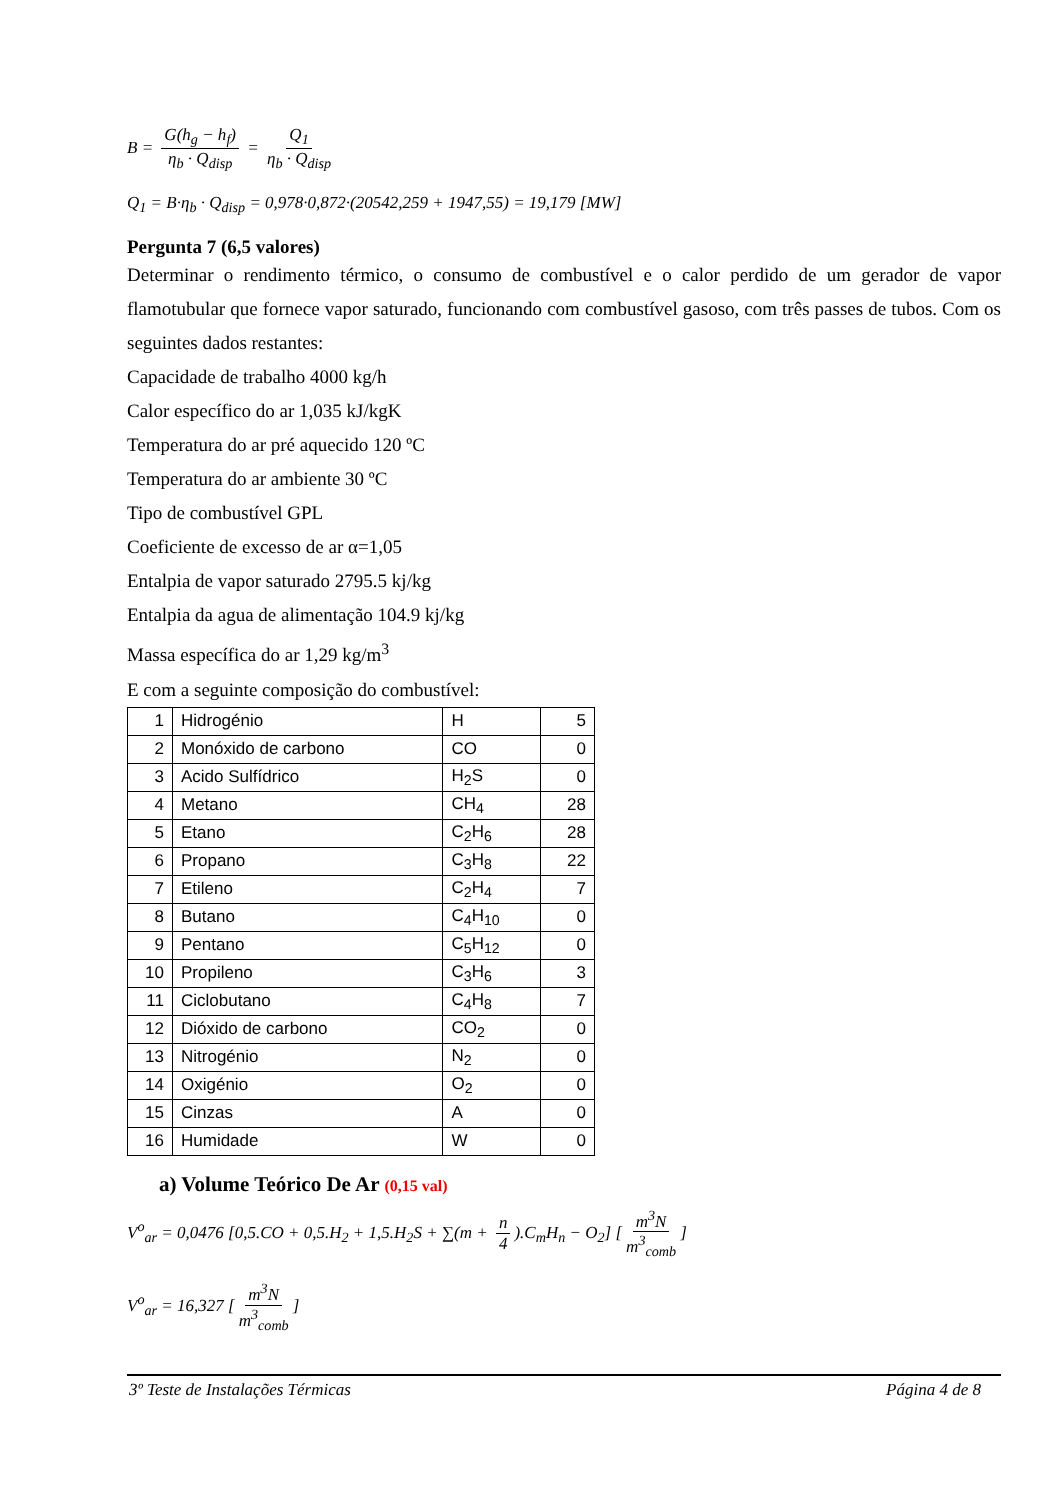B = G(h<sub>g</sub> − h<sub>f</sub>) η<sub>b</sub> · Q<sub>disp</sub> = Q<sub>1</sub> η<sub>b</sub> · Q<sub>disp</sub>
Q<sub>1</sub> = B·η<sub>b</sub> · Q<sub>disp</sub> = 0,978·0,872·(20542,259 + 1947,55) = 19,179 [MW]
Pergunta 7 (6,5 valores)
Determinar o rendimento térmico, o consumo de combustível e o calor perdido de um gerador de vapor flamotubular que fornece vapor saturado, funcionando com combustível gasoso, com três passes de tubos. Com os seguintes dados restantes:
Capacidade de trabalho 4000 kg/h
Calor específico do ar 1,035 kJ/kgK
Temperatura do ar pré aquecido 120 ºC
Temperatura do ar ambiente 30 ºC
Tipo de combustível GPL
Coeficiente de excesso de ar α=1,05
Entalpia de vapor saturado 2795.5 kj/kg
Entalpia da agua de alimentação 104.9 kj/kg
Massa específica do ar 1,29 kg/m<sup>3</sup>
E com a seguinte composição do combustível:
| 1 | Hidrogénio | H | 5 |
| 2 | Monóxido de carbono | CO | 0 |
| 3 | Acido Sulfídrico | H<sub>2</sub>S | 0 |
| 4 | Metano | CH<sub>4</sub> | 28 |
| 5 | Etano | C<sub>2</sub>H<sub>6</sub> | 28 |
| 6 | Propano | C<sub>3</sub>H<sub>8</sub> | 22 |
| 7 | Etileno | C<sub>2</sub>H<sub>4</sub> | 7 |
| 8 | Butano | C<sub>4</sub>H<sub>10</sub> | 0 |
| 9 | Pentano | C<sub>5</sub>H<sub>12</sub> | 0 |
| 10 | Propileno | C<sub>3</sub>H<sub>6</sub> | 3 |
| 11 | Ciclobutano | C<sub>4</sub>H<sub>8</sub> | 7 |
| 12 | Dióxido de carbono | CO<sub>2</sub> | 0 |
| 13 | Nitrogénio | N<sub>2</sub> | 0 |
| 14 | Oxigénio | O<sub>2</sub> | 0 |
| 15 | Cinzas | A | 0 |
| 16 | Humidade | W | 0 |
a) Volume Teórico De Ar (0,15 val)
V<sup>o</sup><sub>ar</sub> = 0,0476 [0,5.CO + 0,5.H<sub>2</sub> + 1,5.H<sub>2</sub>S + ∑(m + n 4).C<sub>m</sub>H<sub>n</sub> − O<sub>2</sub>] [m<sup>3</sup>N m<sup>3</sup><sub>comb</sub>]
V<sup>o</sup><sub>ar</sub> = 16,327 [m<sup>3</sup>N m<sup>3</sup><sub>comb</sub>]
3º Teste de Instalações Térmicas Página 4 de 8